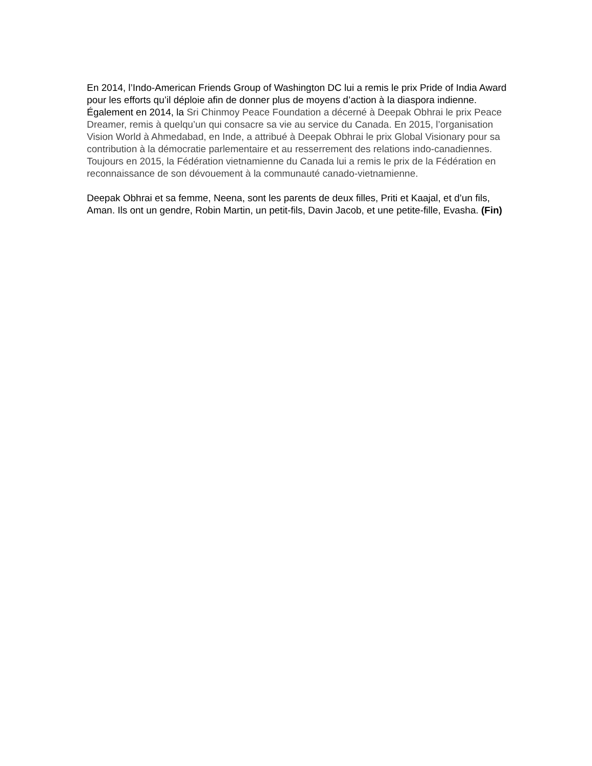En 2014, l’Indo-American Friends Group of Washington DC lui a remis le prix Pride of India Award pour les efforts qu’il déploie afin de donner plus de moyens d’action à la diaspora indienne. Également en 2014, la Sri Chinmoy Peace Foundation a décerné à Deepak Obhrai le prix Peace Dreamer, remis à quelqu’un qui consacre sa vie au service du Canada. En 2015, l’organisation Vision World à Ahmedabad, en Inde, a attribué à Deepak Obhrai le prix Global Visionary pour sa contribution à la démocratie parlementaire et au resserrement des relations indo-canadiennes. Toujours en 2015, la Fédération vietnamienne du Canada lui a remis le prix de la Fédération en reconnaissance de son dévouement à la communauté canado-vietnamienne.
Deepak Obhrai et sa femme, Neena, sont les parents de deux filles, Priti et Kaajal, et d’un fils, Aman. Ils ont un gendre, Robin Martin, un petit-fils, Davin Jacob, et une petite-fille, Evasha. (Fin)